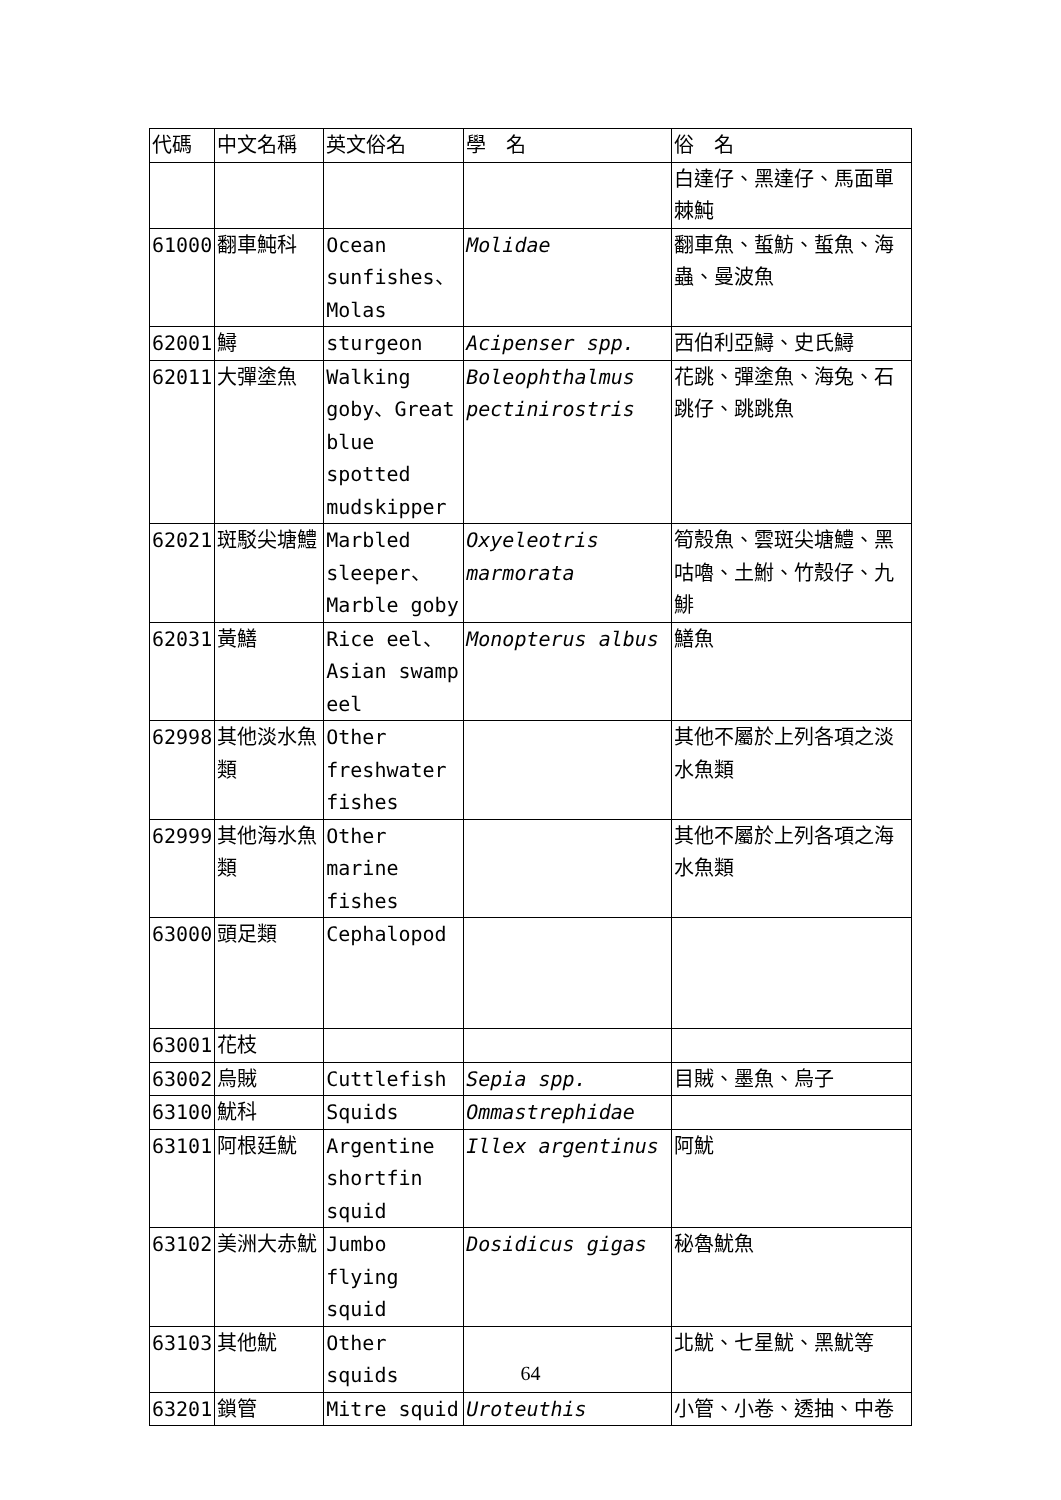| 代碼 | 中文名稱 | 英文俗名 | 學 名 | 俗 名 |
| --- | --- | --- | --- | --- |
| | | | | 白達仔、黑達仔、馬面單棘魨 |
| 61000 | 翻車魨科 | Ocean sunfishes、Molas | Molidae | 翻車魚、蜇魴、蜇魚、海蟲、曼波魚 |
| 62001 | 鱘 | sturgeon | Acipenser spp. | 西伯利亞鱘、史氏鱘 |
| 62011 | 大彈塗魚 | Walking goby、Great blue spotted mudskipper | Boleophthalmus pectinirostris | 花跳、彈塗魚、海兔、石跳仔、跳跳魚 |
| 62021 | 斑駁尖塘鱧 | Marbled sleeper、Marble goby | Oxyeleotris marmorata | 筍殼魚、雲斑尖塘鱧、黑咕嚕、土鮒、竹殼仔、九鯡 |
| 62031 | 黃鱔 | Rice eel、Asian swamp eel | Monopterus albus | 鱔魚 |
| 62998 | 其他淡水魚類 | Other freshwater fishes | | 其他不屬於上列各項之淡水魚類 |
| 62999 | 其他海水魚類 | Other marine fishes | | 其他不屬於上列各項之海水魚類 |
| 63000 | 頭足類 | Cephalopod | | |
| 63001 | 花枝 | | | |
| 63002 | 烏賊 | Cuttlefish | Sepia spp. | 目賊、墨魚、烏子 |
| 63100 | 魷科 | Squids | Ommastrephidae | |
| 63101 | 阿根廷魷 | Argentine shortfin squid | Illex argentinus | 阿魷 |
| 63102 | 美洲大赤魷 | Jumbo flying squid | Dosidicus gigas | 秘魯魷魚 |
| 63103 | 其他魷 | Other squids | | 北魷、七星魷、黑魷等 |
| 63201 | 鎖管 | Mitre squid | Uroteuthis | 小管、小卷、透抽、中卷 |
64